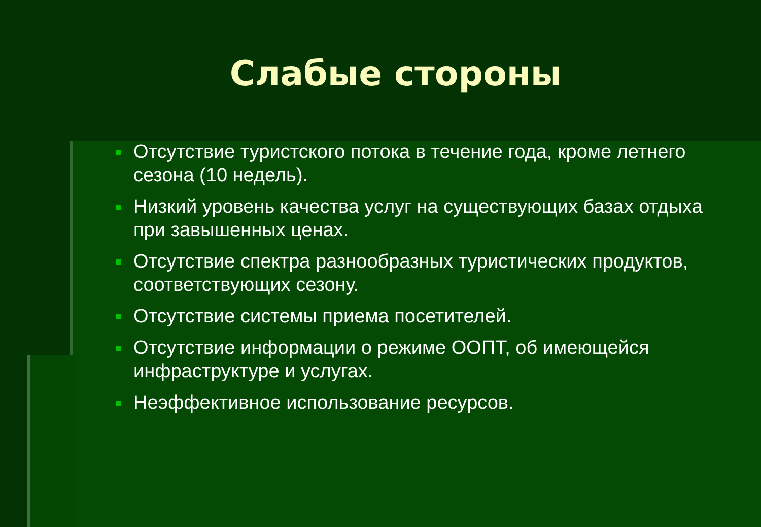Слабые стороны
Отсутствие туристского потока в течение года, кроме летнего сезона (10 недель).
Низкий уровень качества услуг на существующих базах отдыха при завышенных ценах.
Отсутствие спектра разнообразных туристических продуктов, соответствующих сезону.
Отсутствие системы приема посетителей.
Отсутствие информации о режиме ООПТ, об имеющейся инфраструктуре и услугах.
Неэффективное использование ресурсов.